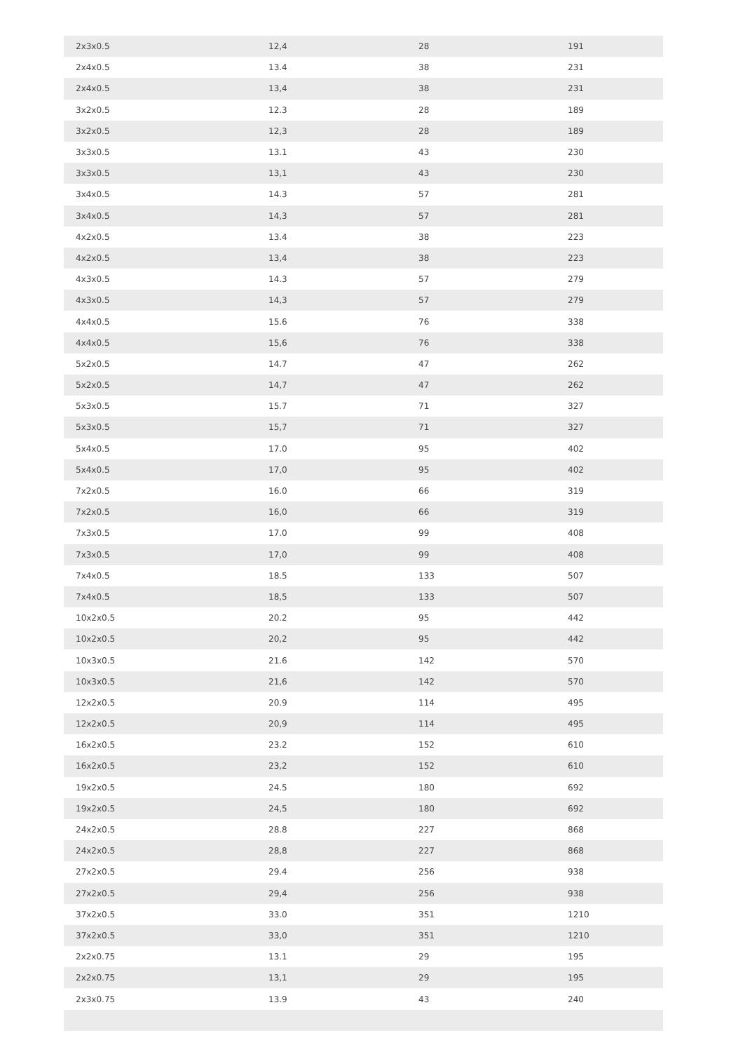| 2x3x0.5 | 12,4 | 28 | 191 |
| 2x4x0.5 | 13.4 | 38 | 231 |
| 2x4x0.5 | 13,4 | 38 | 231 |
| 3x2x0.5 | 12.3 | 28 | 189 |
| 3x2x0.5 | 12,3 | 28 | 189 |
| 3x3x0.5 | 13.1 | 43 | 230 |
| 3x3x0.5 | 13,1 | 43 | 230 |
| 3x4x0.5 | 14.3 | 57 | 281 |
| 3x4x0.5 | 14,3 | 57 | 281 |
| 4x2x0.5 | 13.4 | 38 | 223 |
| 4x2x0.5 | 13,4 | 38 | 223 |
| 4x3x0.5 | 14.3 | 57 | 279 |
| 4x3x0.5 | 14,3 | 57 | 279 |
| 4x4x0.5 | 15.6 | 76 | 338 |
| 4x4x0.5 | 15,6 | 76 | 338 |
| 5x2x0.5 | 14.7 | 47 | 262 |
| 5x2x0.5 | 14,7 | 47 | 262 |
| 5x3x0.5 | 15.7 | 71 | 327 |
| 5x3x0.5 | 15,7 | 71 | 327 |
| 5x4x0.5 | 17.0 | 95 | 402 |
| 5x4x0.5 | 17,0 | 95 | 402 |
| 7x2x0.5 | 16.0 | 66 | 319 |
| 7x2x0.5 | 16,0 | 66 | 319 |
| 7x3x0.5 | 17.0 | 99 | 408 |
| 7x3x0.5 | 17,0 | 99 | 408 |
| 7x4x0.5 | 18.5 | 133 | 507 |
| 7x4x0.5 | 18,5 | 133 | 507 |
| 10x2x0.5 | 20.2 | 95 | 442 |
| 10x2x0.5 | 20,2 | 95 | 442 |
| 10x3x0.5 | 21.6 | 142 | 570 |
| 10x3x0.5 | 21,6 | 142 | 570 |
| 12x2x0.5 | 20.9 | 114 | 495 |
| 12x2x0.5 | 20,9 | 114 | 495 |
| 16x2x0.5 | 23.2 | 152 | 610 |
| 16x2x0.5 | 23,2 | 152 | 610 |
| 19x2x0.5 | 24.5 | 180 | 692 |
| 19x2x0.5 | 24,5 | 180 | 692 |
| 24x2x0.5 | 28.8 | 227 | 868 |
| 24x2x0.5 | 28,8 | 227 | 868 |
| 27x2x0.5 | 29.4 | 256 | 938 |
| 27x2x0.5 | 29,4 | 256 | 938 |
| 37x2x0.5 | 33.0 | 351 | 1210 |
| 37x2x0.5 | 33,0 | 351 | 1210 |
| 2x2x0.75 | 13.1 | 29 | 195 |
| 2x2x0.75 | 13,1 | 29 | 195 |
| 2x3x0.75 | 13.9 | 43 | 240 |